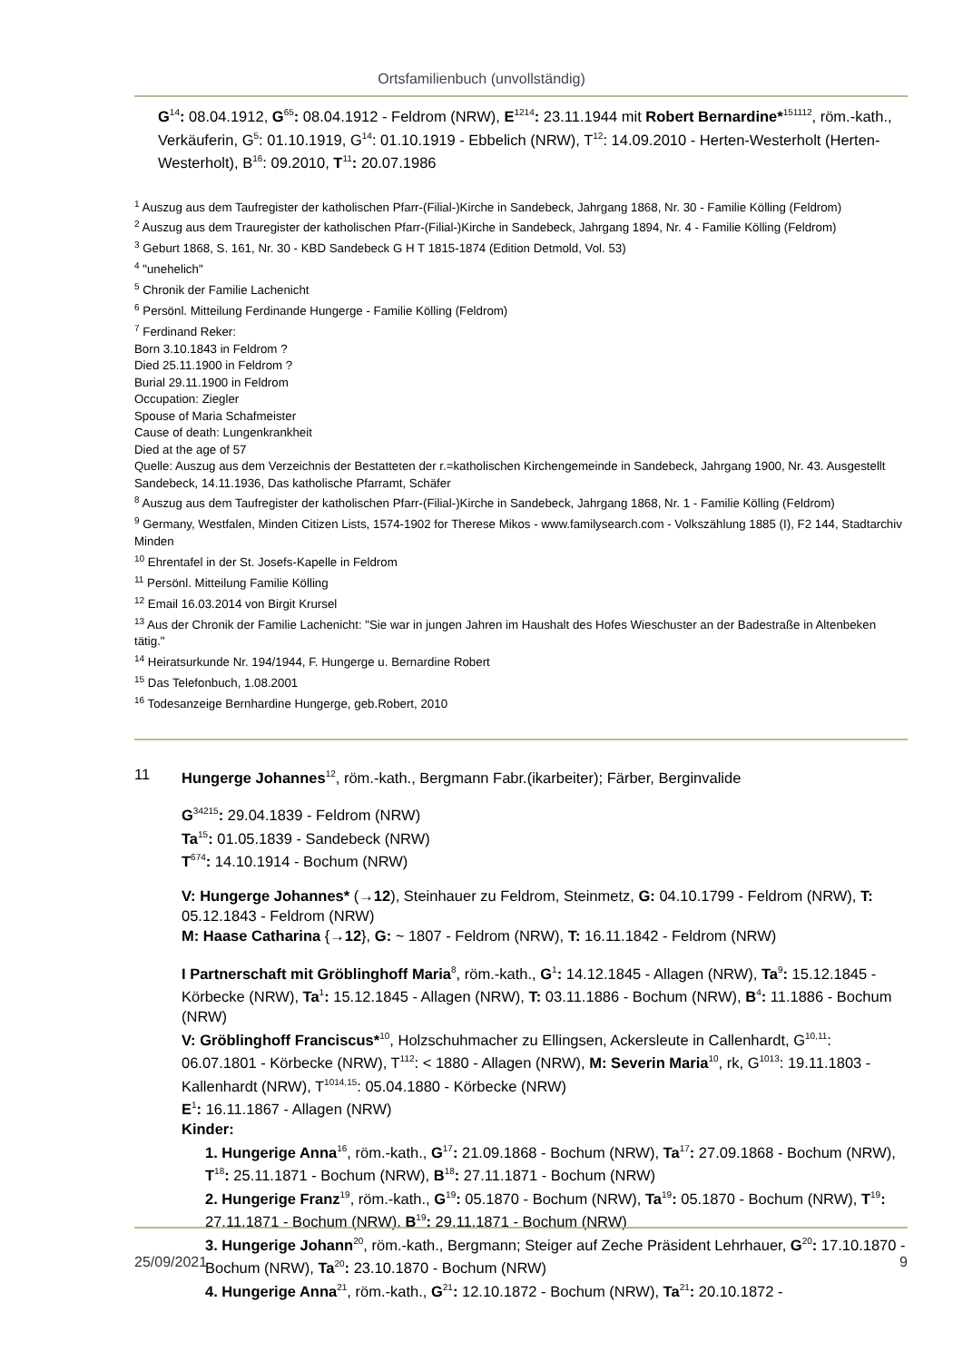Ortsfamilienbuch (unvollständig)
G<sup>14</sup>: 08.04.1912, G<sup>65</sup>: 08.04.1912 - Feldrom (NRW), E<sup>1214</sup>: 23.11.1944 mit Robert Bernardine*<sup>151112</sup>, röm.-kath., Verkäuferin, G<sup>5</sup>: 01.10.1919, G<sup>14</sup>: 01.10.1919 - Ebbelich (NRW), T<sup>12</sup>: 14.09.2010 - Herten-Westerholt (Herten-Westerholt), B<sup>16</sup>: 09.2010, T<sup>11</sup>: 20.07.1986
<sup>1</sup> Auszug aus dem Taufregister der katholischen Pfarr-(Filial-)Kirche in Sandebeck, Jahrgang 1868, Nr. 30 - Familie Kölling (Feldrom)
<sup>2</sup> Auszug aus dem Trauregister der katholischen Pfarr-(Filial-)Kirche in Sandebeck, Jahrgang 1894, Nr. 4 - Familie Kölling (Feldrom)
<sup>3</sup> Geburt 1868, S. 161, Nr. 30 - KBD Sandebeck G H T 1815-1874 (Edition Detmold, Vol. 53)
<sup>4</sup> "unehelich"
<sup>5</sup> Chronik der Familie Lachenicht
<sup>6</sup> Persönl. Mitteilung Ferdinande Hungerge - Familie Kölling (Feldrom)
<sup>7</sup> Ferdinand Reker:
Born 3.10.1843 in Feldrom ?
Died 25.11.1900 in Feldrom ?
Burial 29.11.1900 in Feldrom
Occupation: Ziegler
Spouse of Maria Schafmeister
Cause of death: Lungenkrankheit
Died at the age of 57
Quelle: Auszug aus dem Verzeichnis der Bestatteten der r.=katholischen Kirchengemeinde in Sandebeck, Jahrgang 1900, Nr. 43. Ausgestellt Sandebeck, 14.11.1936, Das katholische Pfarramt, Schäfer
<sup>8</sup> Auszug aus dem Taufregister der katholischen Pfarr-(Filial-)Kirche in Sandebeck, Jahrgang 1868, Nr. 1 - Familie Kölling (Feldrom)
<sup>9</sup> Germany, Westfalen, Minden Citizen Lists, 1574-1902 for Therese Mikos - www.familysearch.com - Volkszählung 1885 (I), F2 144, Stadtarchiv Minden
<sup>10</sup> Ehrentafel in der St. Josefs-Kapelle in Feldrom
<sup>11</sup> Persönl. Mitteilung Familie Kölling
<sup>12</sup> Email 16.03.2014 von Birgit Krursel
<sup>13</sup> Aus der Chronik der Familie Lachenicht: "Sie war in jungen Jahren im Haushalt des Hofes Wieschuster an der Badestraße in Altenbeken tätig."
<sup>14</sup> Heiratsurkunde Nr. 194/1944, F. Hungerge u. Bernardine Robert
<sup>15</sup> Das Telefonbuch, 1.08.2001
<sup>16</sup> Todesanzeige Bernhardine Hungerge, geb.Robert, 2010
11 Hungerge Johannes<sup>12</sup>, röm.-kath., Bergmann Fabr.(ikarbeiter); Färber, Berginvalide
G<sup>34215</sup>: 29.04.1839 - Feldrom (NRW)
Ta<sup>15</sup>: 01.05.1839 - Sandebeck (NRW)
T<sup>674</sup>: 14.10.1914 - Bochum (NRW)
V: Hungerge Johannes* (→12), Steinhauer zu Feldrom, Steinmetz, G: 04.10.1799 - Feldrom (NRW), T: 05.12.1843 - Feldrom (NRW)
M: Haase Catharina {→12}, G: ~ 1807 - Feldrom (NRW), T: 16.11.1842 - Feldrom (NRW)
I Partnerschaft mit Gröblinghoff Maria<sup>8</sup>, röm.-kath., G<sup>1</sup>: 14.12.1845 - Allagen (NRW), Ta<sup>9</sup>: 15.12.1845 - Körbecke (NRW), Ta<sup>1</sup>: 15.12.1845 - Allagen (NRW), T: 03.11.1886 - Bochum (NRW), B<sup>4</sup>: 11.1886 - Bochum (NRW)
V: Gröblinghoff Franciscus*<sup>10</sup>, Holzschuhmacher zu Ellingsen, Ackersleute in Callenhardt, G<sup>10,11</sup>: 06.07.1801 - Körbecke (NRW), T<sup>112</sup>: < 1880 - Allagen (NRW), M: Severin Maria<sup>10</sup>, rk, G<sup>1013</sup>: 19.11.1803 - Kallenhardt (NRW), T<sup>1014,15</sup>: 05.04.1880 - Körbecke (NRW)
E<sup>1</sup>: 16.11.1867 - Allagen (NRW)
Kinder:
1. Hungerige Anna<sup>16</sup>, röm.-kath., G<sup>17</sup>: 21.09.1868 - Bochum (NRW), Ta<sup>17</sup>: 27.09.1868 - Bochum (NRW), T<sup>18</sup>: 25.11.1871 - Bochum (NRW), B<sup>18</sup>: 27.11.1871 - Bochum (NRW)
2. Hungerige Franz<sup>19</sup>, röm.-kath., G<sup>19</sup>: 05.1870 - Bochum (NRW), Ta<sup>19</sup>: 05.1870 - Bochum (NRW), T<sup>19</sup>: 27.11.1871 - Bochum (NRW), B<sup>19</sup>: 29.11.1871 - Bochum (NRW)
3. Hungerige Johann<sup>20</sup>, röm.-kath., Bergmann; Steiger auf Zeche Präsident Lehrhauer, G<sup>20</sup>: 17.10.1870 - Bochum (NRW), Ta<sup>20</sup>: 23.10.1870 - Bochum (NRW)
4. Hungerige Anna<sup>21</sup>, röm.-kath., G<sup>21</sup>: 12.10.1872 - Bochum (NRW), Ta<sup>21</sup>: 20.10.1872 -
25/09/2021 9